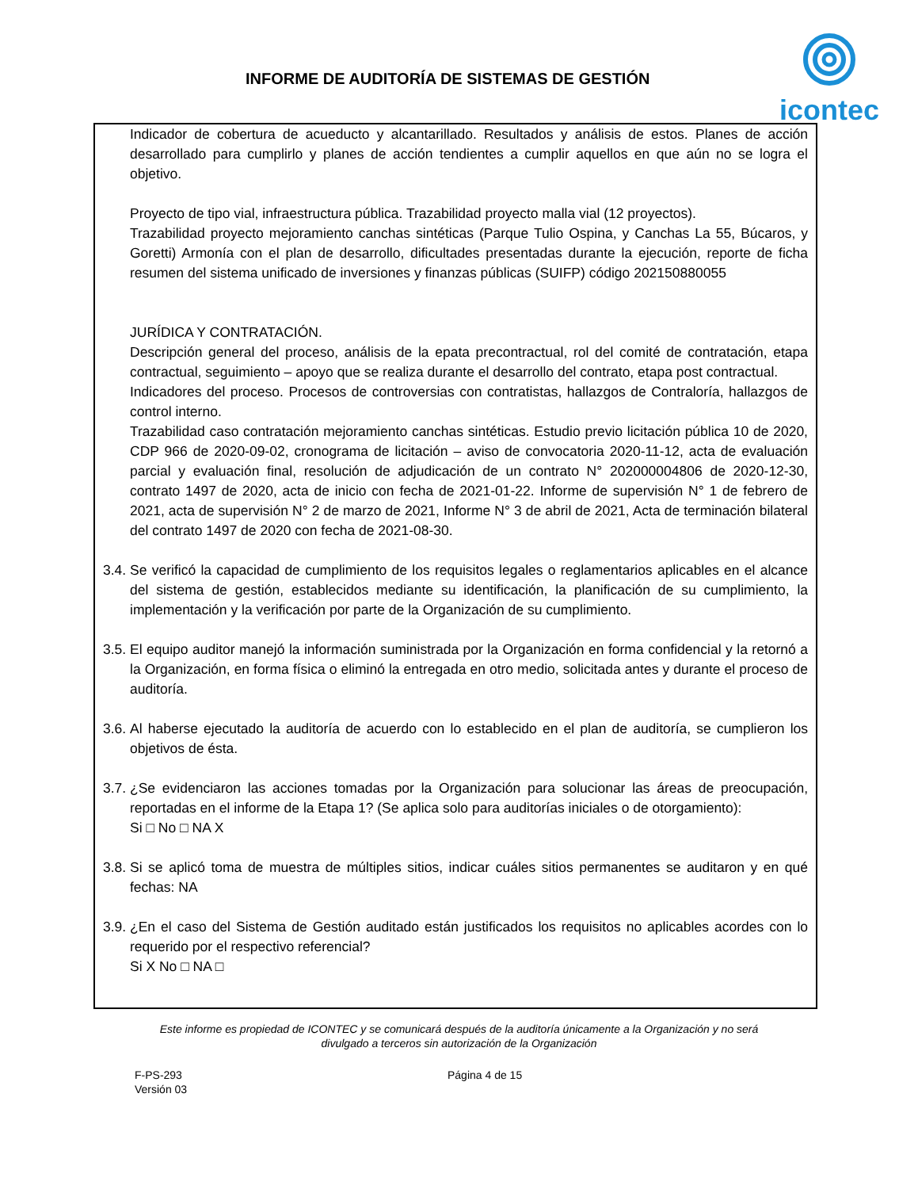INFORME DE AUDITORÍA DE SISTEMAS DE GESTIÓN
icontec
Indicador de cobertura de acueducto y alcantarillado. Resultados y análisis de estos. Planes de acción desarrollado para cumplirlo y planes de acción tendientes a cumplir aquellos en que aún no se logra el objetivo.
Proyecto de tipo vial, infraestructura pública. Trazabilidad proyecto malla vial (12 proyectos).
Trazabilidad proyecto mejoramiento canchas sintéticas (Parque Tulio Ospina, y Canchas La 55, Búcaros, y Goretti) Armonía con el plan de desarrollo, dificultades presentadas durante la ejecución, reporte de ficha resumen del sistema unificado de inversiones y finanzas públicas (SUIFP) código 202150880055
JURÍDICA Y CONTRATACIÓN.
Descripción general del proceso, análisis de la epata precontractual, rol del comité de contratación, etapa contractual, seguimiento – apoyo que se realiza durante el desarrollo del contrato, etapa post contractual.
Indicadores del proceso. Procesos de controversias con contratistas, hallazgos de Contraloría, hallazgos de control interno.
Trazabilidad caso contratación mejoramiento canchas sintéticas. Estudio previo licitación pública 10 de 2020, CDP 966 de 2020-09-02, cronograma de licitación – aviso de convocatoria 2020-11-12, acta de evaluación parcial y evaluación final, resolución de adjudicación de un contrato N° 202000004806 de 2020-12-30, contrato 1497 de 2020, acta de inicio con fecha de 2021-01-22. Informe de supervisión N° 1 de febrero de 2021, acta de supervisión N° 2 de marzo de 2021, Informe N° 3 de abril de 2021, Acta de terminación bilateral del contrato 1497 de 2020 con fecha de 2021-08-30.
3.4.
Se verificó la capacidad de cumplimiento de los requisitos legales o reglamentarios aplicables en el alcance del sistema de gestión, establecidos mediante su identificación, la planificación de su cumplimiento, la implementación y la verificación por parte de la Organización de su cumplimiento.
3.5.
El equipo auditor manejó la información suministrada por la Organización en forma confidencial y la retornó a la Organización, en forma física o eliminó la entregada en otro medio, solicitada antes y durante el proceso de auditoría.
3.6.
Al haberse ejecutado la auditoría de acuerdo con lo establecido en el plan de auditoría, se cumplieron los objetivos de ésta.
3.7.
¿Se evidenciaron las acciones tomadas por la Organización para solucionar las áreas de preocupación, reportadas en el informe de la Etapa 1? (Se aplica solo para auditorías iniciales o de otorgamiento):
Si □ No □ NA X
3.8.
Si se aplicó toma de muestra de múltiples sitios, indicar cuáles sitios permanentes se auditaron y en qué fechas: NA
3.9.
¿En el caso del Sistema de Gestión auditado están justificados los requisitos no aplicables acordes con lo requerido por el respectivo referencial?
Si X No □ NA □
Este informe es propiedad de ICONTEC y se comunicará después de la auditoría únicamente a la Organización y no será
divulgado a terceros sin autorización de la Organización
F-PS-293
Versión 03
Página 4 de 15